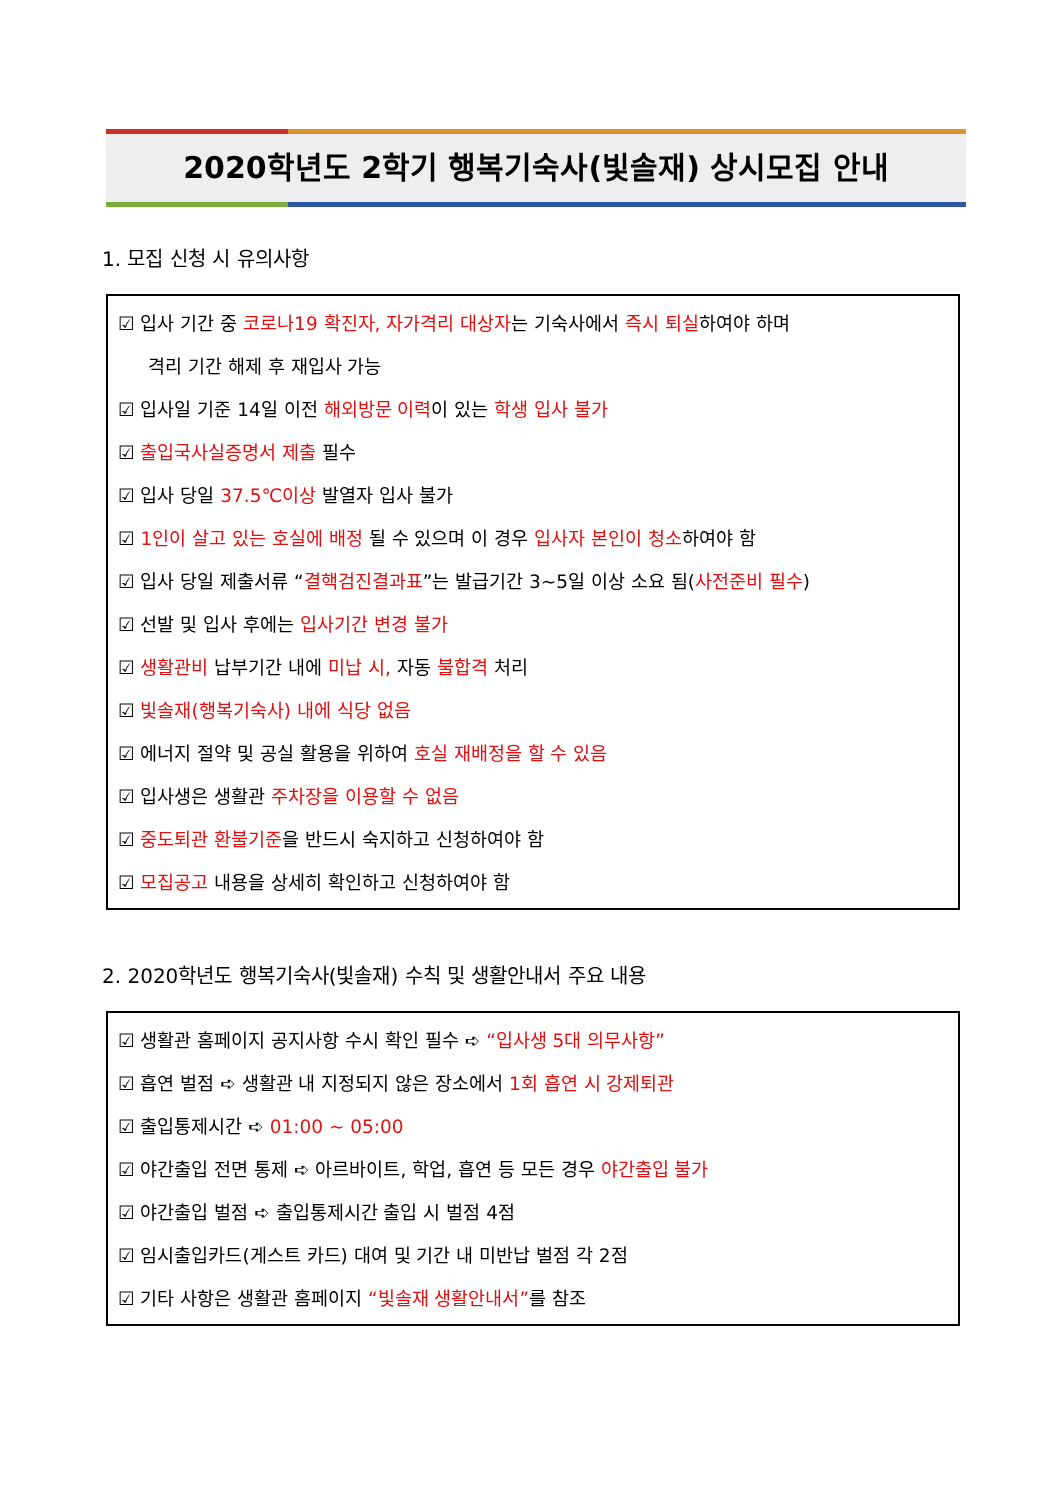2020학년도 2학기 행복기숙사(빛솔재) 상시모집 안내
1. 모집 신청 시 유의사항
☑ 입사 기간 중 코로나19 확진자, 자가격리 대상자는 기숙사에서 즉시 퇴실하여야 하며
격리 기간 해제 후 재입사 가능
☑ 입사일 기준 14일 이전 해외방문 이력이 있는 학생 입사 불가
☑ 출입국사실증명서 제출 필수
☑ 입사 당일 37.5℃이상 발열자 입사 불가
☑ 1인이 살고 있는 호실에 배정 될 수 있으며 이 경우 입사자 본인이 청소하여야 함
☑ 입사 당일 제출서류 “결핵검진결과표”는 발급기간 3~5일 이상 소요 됨(사전준비 필수)
☑ 선발 및 입사 후에는 입사기간 변경 불가
☑ 생활관비 납부기간 내에 미납 시, 자동 불합격 처리
☑ 빛솔재(행복기숙사) 내에 식당 없음
☑ 에너지 절약 및 공실 활용을 위하여 호실 재배정을 할 수 있음
☑ 입사생은 생활관 주차장을 이용할 수 없음
☑ 중도퇴관 환불기준을 반드시 숙지하고 신청하여야 함
☑ 모집공고 내용을 상세히 확인하고 신청하여야 함
2. 2020학년도 행복기숙사(빛솔재) 수칙 및 생활안내서 주요 내용
☑ 생활관 홈페이지 공지사항 수시 확인 필수 ➪ “입사생 5대 의무사항”
☑ 흡연 벌점 ➪ 생활관 내 지정되지 않은 장소에서 1회 흡연 시 강제퇴관
☑ 출입통제시간 ➪ 01:00 ~ 05:00
☑ 야간출입 전면 통제 ➪ 아르바이트, 학업, 흡연 등 모든 경우 야간출입 불가
☑ 야간출입 벌점 ➪ 출입통제시간 출입 시 벌점 4점
☑ 임시출입카드(게스트 카드) 대여 및 기간 내 미반납 벌점 각 2점
☑ 기타 사항은 생활관 홈페이지 “빛솔재 생활안내서”를 참조